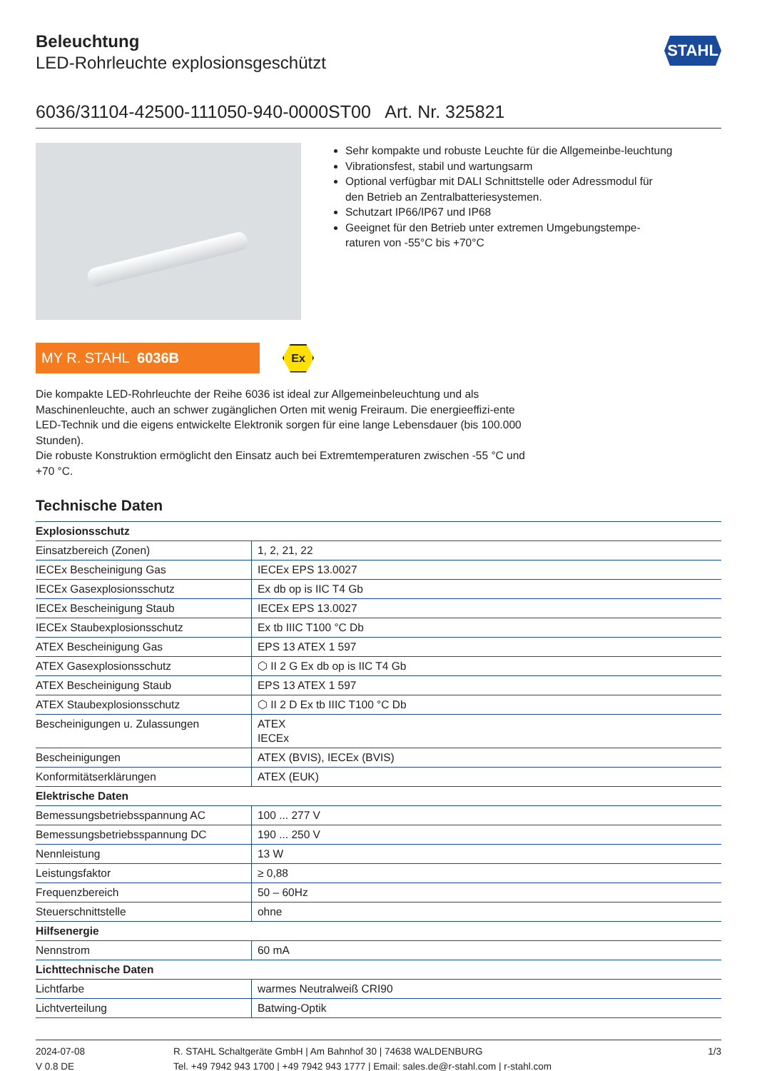Beleuchtung
LED-Rohrleuchte explosionsgeschützt
STAHL
6036/31104-42500-111050-940-0000ST00 Art. Nr. 325821
Sehr kompakte und robuste Leuchte für die Allgemeinbe-leuchtung
Vibrationsfest, stabil und wartungsarm
Optional verfügbar mit DALI Schnittstelle oder Adressmodul für den Betrieb an Zentralbatteriesystemen.
Schutzart IP66/IP67 und IP68
Geeignet für den Betrieb unter extremen Umgebungstempe-raturen von -55°C bis +70°C
MY R. STAHL 6036B
Ex
Die kompakte LED-Rohrleuchte der Reihe 6036 ist ideal zur Allgemeinbeleuchtung und als Maschinenleuchte, auch an schwer zugänglichen Orten mit wenig Freiraum. Die energieeffizi-ente LED-Technik und die eigens entwickelte Elektronik sorgen für eine lange Lebensdauer (bis 100.000 Stunden).
Die robuste Konstruktion ermöglicht den Einsatz auch bei Extremtemperaturen zwischen -55 °C und +70 °C.
Technische Daten
| Explosionsschutz | |
| --- | --- |
| Einsatzbereich (Zonen) | 1, 2, 21, 22 |
| IECEx Bescheinigung Gas | IECEx EPS 13.0027 |
| IECEx Gasexplosionsschutz | Ex db op is IIC T4 Gb |
| IECEx Bescheinigung Staub | IECEx EPS 13.0027 |
| IECEx Staubexplosionsschutz | Ex tb IIIC T100 °C Db |
| ATEX Bescheinigung Gas | EPS 13 ATEX 1 597 |
| ATEX Gasexplosionsschutz | ⬡ II 2 G Ex db op is IIC T4 Gb |
| ATEX Bescheinigung Staub | EPS 13 ATEX 1 597 |
| ATEX Staubexplosionsschutz | ⬡ II 2 D Ex tb IIIC T100 °C Db |
| Bescheinigungen u. Zulassungen | ATEX IECEx |
| Bescheinigungen | ATEX (BVIS), IECEx (BVIS) |
| Konformitätserklärungen | ATEX (EUK) |
| Elektrische Daten | |
| Bemessungsbetriebsspannung AC | 100 ... 277 V |
| Bemessungsbetriebsspannung DC | 190 ... 250 V |
| Nennleistung | 13 W |
| Leistungsfaktor | ≥ 0,88 |
| Frequenzbereich | 50 – 60Hz |
| Steuerschnittstelle | ohne |
| Hilfsenergie | |
| Nennstrom | 60 mA |
| Lichttechnische Daten | |
| Lichtfarbe | warmes Neutralweiß CRI90 |
| Lichtverteilung | Batwing-Optik |
2024-07-08
V 0.8 DE
R. STAHL Schaltgeräte GmbH | Am Bahnhof 30 | 74638 WALDENBURG
Tel. +49 7942 943 1700 | +49 7942 943 1777 | Email: sales.de@r-stahl.com | r-stahl.com
1/3